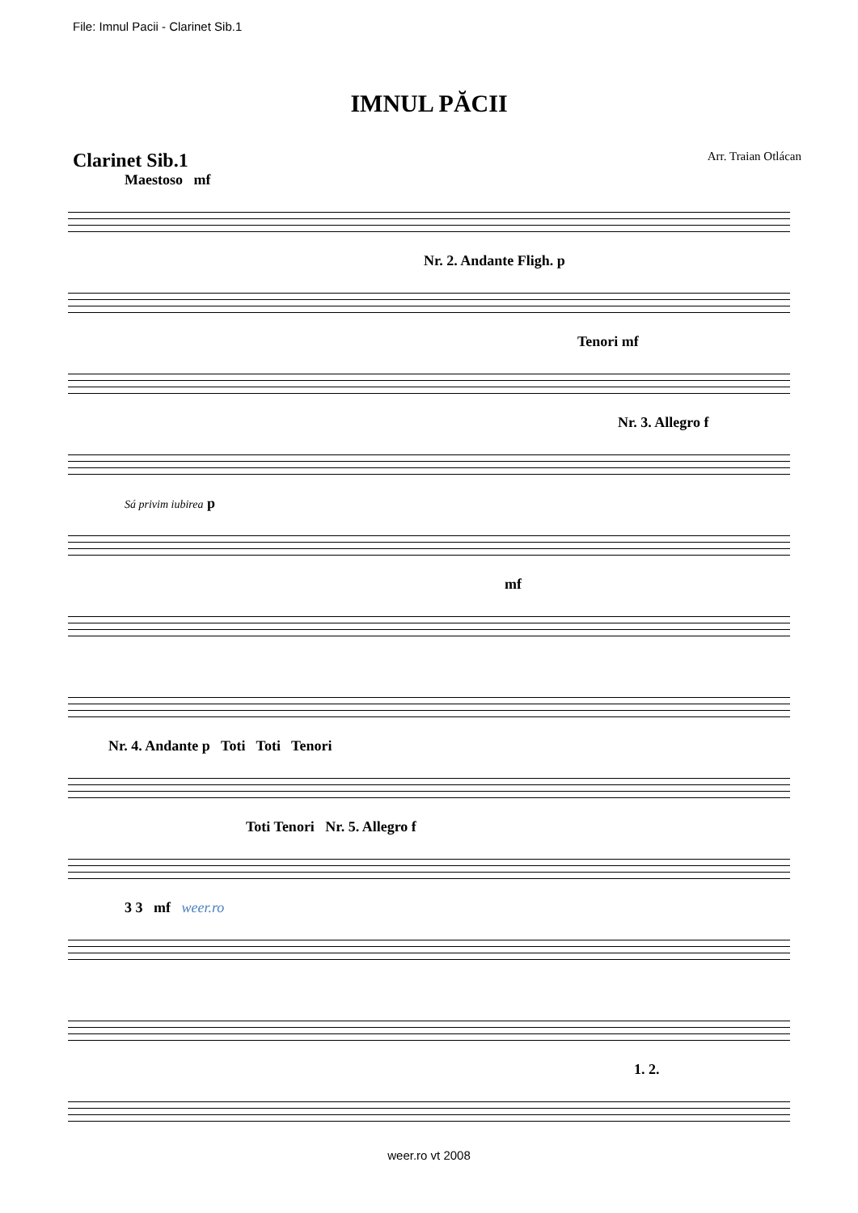File: Imnul Pacii - Clarinet Sib.1
IMNUL PĂCII
Clarinet Sib.1 Arr. Traian Otlácan
Maestoso mf
Nr. 2. Andante Fligh. p
Tenori mf
Nr. 3. Allegro f
Sá privim iubirea p
mf
Nr. 4. Andante p Toti Toti Tenori
Toti Tenori Nr. 5. Allegro f
3 3 mf weer.ro
1. 2.
weer.ro vt 2008